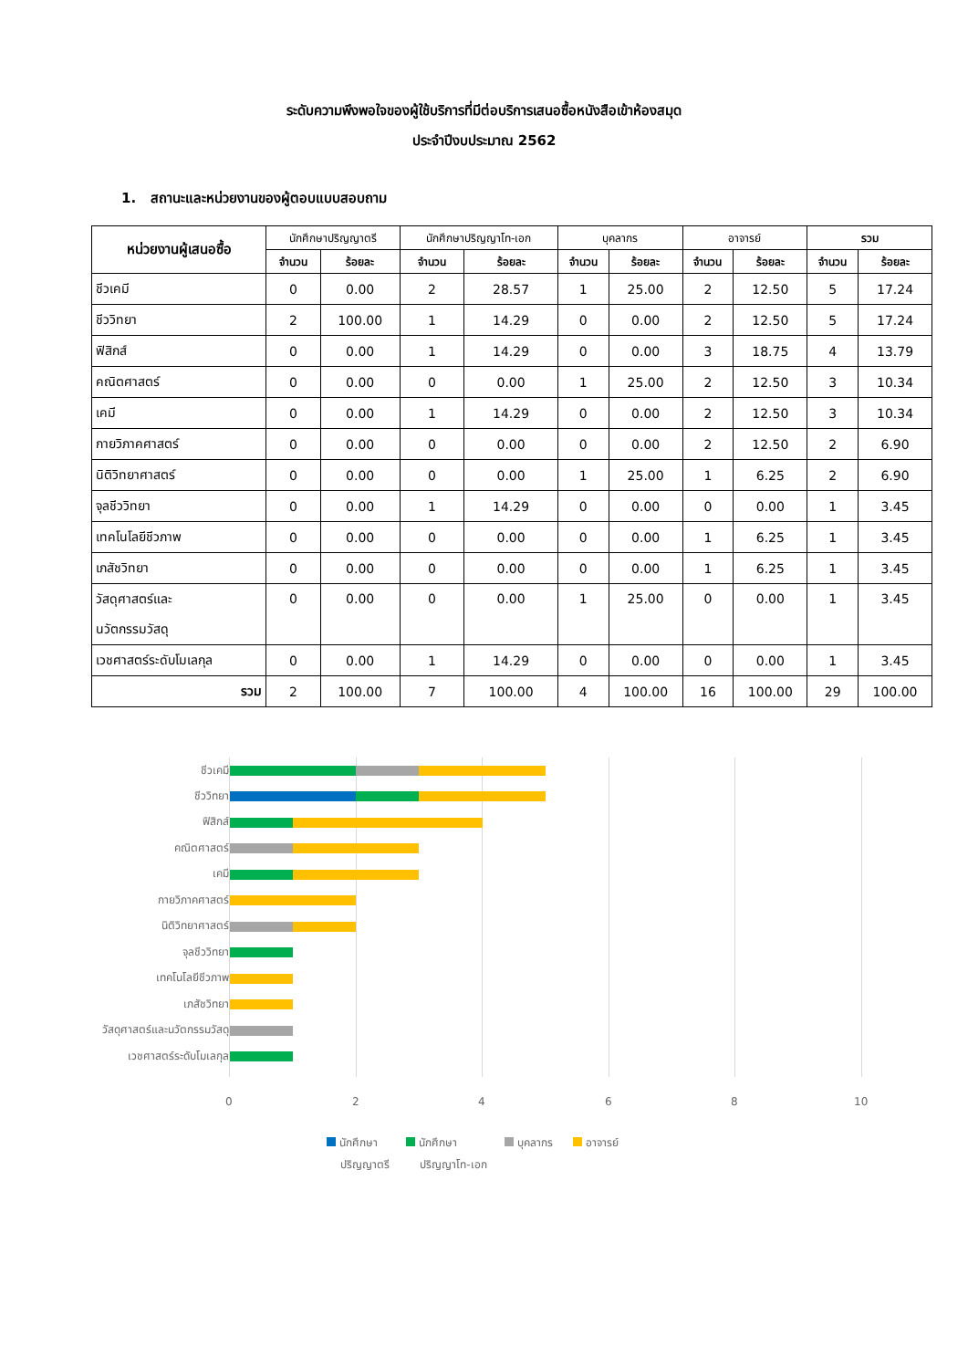ระดับความพึงพอใจของผู้ใช้บริการที่มีต่อบริการเสนอซื้อหนังสือเข้าห้องสมุด
ประจำปีงบประมาณ 2562
1. สถานะและหน่วยงานของผู้ตอบแบบสอบถาม
| หน่วยงานผู้เสนอซื้อ | นักศึกษาปริญญาตรี | | นักศึกษาปริญญาโท-เอก | | บุคลากร | | อาจารย์ | | รวม | |
| --- | --- | --- | --- | --- | --- | --- | --- | --- | --- | --- |
| | จำนวน | ร้อยละ | จำนวน | ร้อยละ | จำนวน | ร้อยละ | จำนวน | ร้อยละ | จำนวน | ร้อยละ |
| ชีวเคมี | 0 | 0.00 | 2 | 28.57 | 1 | 25.00 | 2 | 12.50 | 5 | 17.24 |
| ชีววิทยา | 2 | 100.00 | 1 | 14.29 | 0 | 0.00 | 2 | 12.50 | 5 | 17.24 |
| ฟิสิกส์ | 0 | 0.00 | 1 | 14.29 | 0 | 0.00 | 3 | 18.75 | 4 | 13.79 |
| คณิตศาสตร์ | 0 | 0.00 | 0 | 0.00 | 1 | 25.00 | 2 | 12.50 | 3 | 10.34 |
| เคมี | 0 | 0.00 | 1 | 14.29 | 0 | 0.00 | 2 | 12.50 | 3 | 10.34 |
| กายวิภาคศาสตร์ | 0 | 0.00 | 0 | 0.00 | 0 | 0.00 | 2 | 12.50 | 2 | 6.90 |
| นิติวิทยาศาสตร์ | 0 | 0.00 | 0 | 0.00 | 1 | 25.00 | 1 | 6.25 | 2 | 6.90 |
| จุลชีววิทยา | 0 | 0.00 | 1 | 14.29 | 0 | 0.00 | 0 | 0.00 | 1 | 3.45 |
| เทคโนโลยีชีวภาพ | 0 | 0.00 | 0 | 0.00 | 0 | 0.00 | 1 | 6.25 | 1 | 3.45 |
| เภสัชวิทยา | 0 | 0.00 | 0 | 0.00 | 0 | 0.00 | 1 | 6.25 | 1 | 3.45 |
| วัสดุศาสตร์และ นวัตกรรมวัสดุ | 0 | 0.00 | 0 | 0.00 | 1 | 25.00 | 0 | 0.00 | 1 | 3.45 |
| เวชศาสตร์ระดับโมเลกุล | 0 | 0.00 | 1 | 14.29 | 0 | 0.00 | 0 | 0.00 | 1 | 3.45 |
| รวม | 2 | 100.00 | 7 | 100.00 | 4 | 100.00 | 16 | 100.00 | 29 | 100.00 |
ชีวเคมี
ชีววิทยา
ฟิสิกส์
คณิตศาสตร์
เคมี
กายวิภาคศาสตร์
นิติวิทยาศาสตร์
จุลชีววิทยา
เทคโนโลยีชีวภาพ
เภสัชวิทยา
วัสดุศาสตร์และนวัตกรรมวัสดุ
เวชศาสตร์ระดับโมเลกุล
0 2 4 6 8 10
นักศึกษา
ปริญญาตรี
นักศึกษา
ปริญญาโท-เอก
บุคลากร อาจารย์